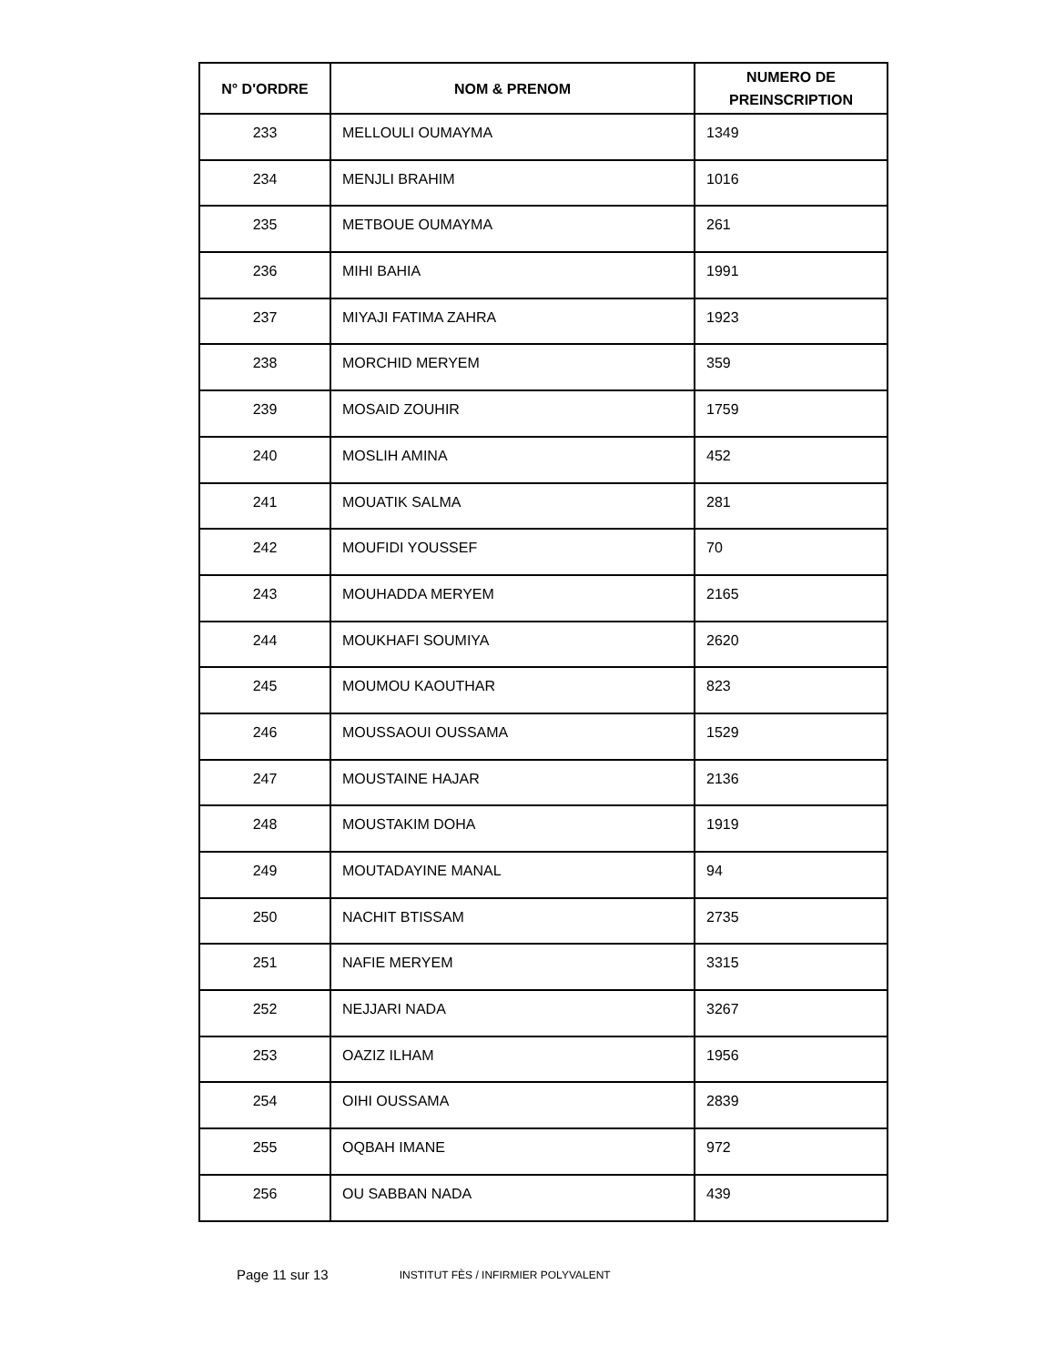| N° D'ORDRE | NOM & PRENOM | NUMERO DE PREINSCRIPTION |
| --- | --- | --- |
| 233 | MELLOULI OUMAYMA | 1349 |
| 234 | MENJLI BRAHIM | 1016 |
| 235 | METBOUE OUMAYMA | 261 |
| 236 | MIHI BAHIA | 1991 |
| 237 | MIYAJI FATIMA ZAHRA | 1923 |
| 238 | MORCHID MERYEM | 359 |
| 239 | MOSAID ZOUHIR | 1759 |
| 240 | MOSLIH AMINA | 452 |
| 241 | MOUATIK SALMA | 281 |
| 242 | MOUFIDI YOUSSEF | 70 |
| 243 | MOUHADDA MERYEM | 2165 |
| 244 | MOUKHAFI SOUMIYA | 2620 |
| 245 | MOUMOU KAOUTHAR | 823 |
| 246 | MOUSSAOUI OUSSAMA | 1529 |
| 247 | MOUSTAINE HAJAR | 2136 |
| 248 | MOUSTAKIM DOHA | 1919 |
| 249 | MOUTADAYINE MANAL | 94 |
| 250 | NACHIT BTISSAM | 2735 |
| 251 | NAFIE MERYEM | 3315 |
| 252 | NEJJARI NADA | 3267 |
| 253 | OAZIZ ILHAM | 1956 |
| 254 | OIHI OUSSAMA | 2839 |
| 255 | OQBAH IMANE | 972 |
| 256 | OU SABBAN NADA | 439 |
Page 11 sur 13 INSTITUT FÈS / INFIRMIER POLYVALENT